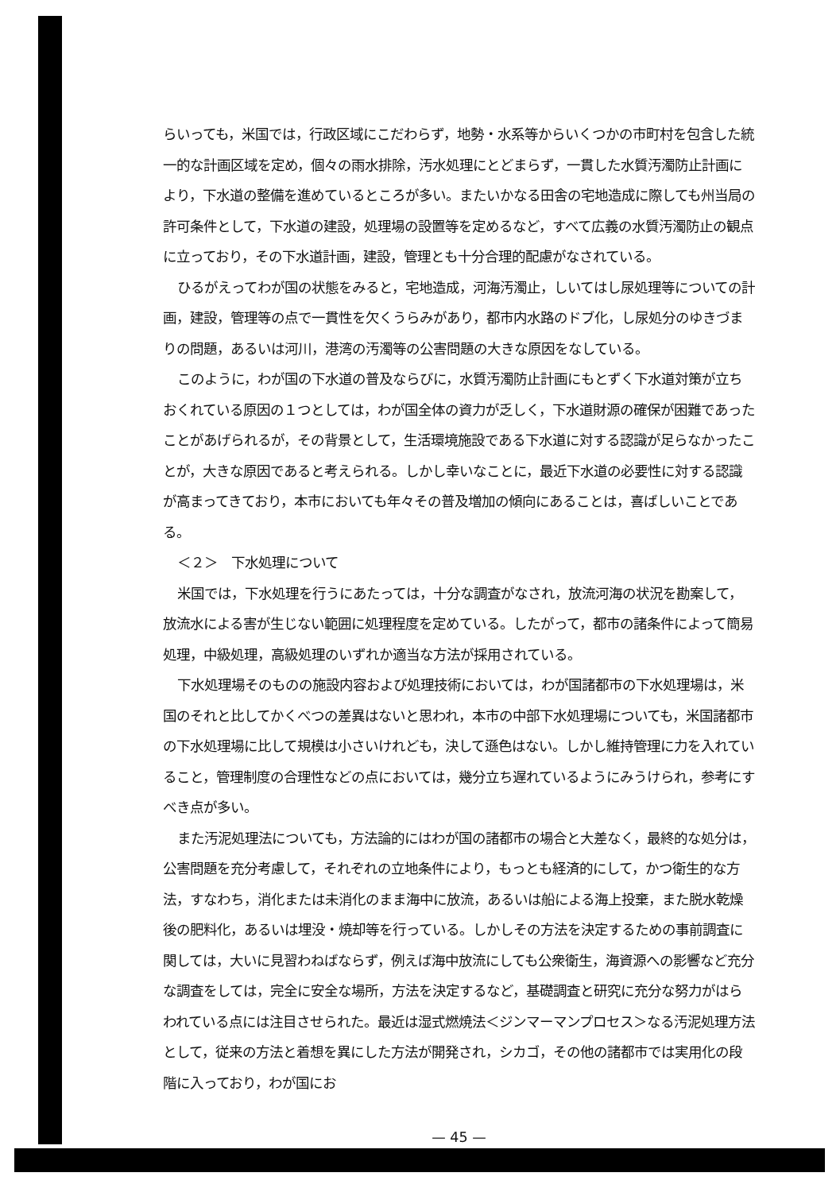らいっても，米国では，行政区域にこだわらず，地勢・水系等からいくつかの市町村を包含した統一的な計画区域を定め，個々の雨水排除，汚水処理にとどまらず，一貫した水質汚濁防止計画により，下水道の整備を進めているところが多い。またいかなる田舎の宅地造成に際しても州当局の許可条件として，下水道の建設，処理場の設置等を定めるなど，すべて広義の水質汚濁防止の観点に立っており，その下水道計画，建設，管理とも十分合理的配慮がなされている。
ひるがえってわが国の状態をみると，宅地造成，河海汚濁止，しいてはし尿処理等についての計画，建設，管理等の点で一貫性を欠くうらみがあり，都市内水路のドブ化，し尿処分のゆきづまりの問題，あるいは河川，港湾の汚濁等の公害問題の大きな原因をなしている。
このように，わが国の下水道の普及ならびに，水質汚濁防止計画にもとずく下水道対策が立ちおくれている原因の１つとしては，わが国全体の資力が乏しく，下水道財源の確保が困難であったことがあげられるが，その背景として，生活環境施設である下水道に対する認識が足らなかったことが，大きな原因であると考えられる。しかし幸いなことに，最近下水道の必要性に対する認識が高まってきており，本市においても年々その普及増加の傾向にあることは，喜ばしいことである。
＜２＞　下水処理について
米国では，下水処理を行うにあたっては，十分な調査がなされ，放流河海の状況を勘案して，放流水による害が生じない範囲に処理程度を定めている。したがって，都市の諸条件によって簡易処理，中級処理，高級処理のいずれか適当な方法が採用されている。
下水処理場そのものの施設内容および処理技術においては，わが国諸都市の下水処理場は，米国のそれと比してかくべつの差異はないと思われ，本市の中部下水処理場についても，米国諸都市の下水処理場に比して規模は小さいけれども，決して遜色はない。しかし維持管理に力を入れていること，管理制度の合理性などの点においては，幾分立ち遅れているようにみうけられ，参考にすべき点が多い。
また汚泥処理法についても，方法論的にはわが国の諸都市の場合と大差なく，最終的な処分は，公害問題を充分考慮して，それぞれの立地条件により，もっとも経済的にして，かつ衛生的な方法，すなわち，消化または未消化のまま海中に放流，あるいは船による海上投棄，また脱水乾燥後の肥料化，あるいは埋没・焼却等を行っている。しかしその方法を決定するための事前調査に関しては，大いに見習わねばならず，例えば海中放流にしても公衆衛生，海資源への影響など充分な調査をしては，完全に安全な場所，方法を決定するなど，基礎調査と研究に充分な努力がはらわれている点には注目させられた。最近は湿式燃焼法＜ジンマーマンプロセス＞なる汚泥処理方法として，従来の方法と着想を異にした方法が開発され，シカゴ，その他の諸都市では実用化の段階に入っており，わが国にお
— 45 —